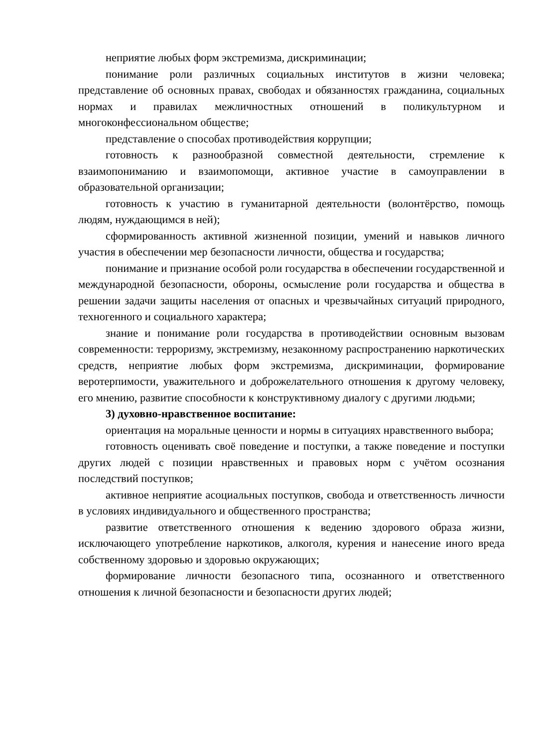неприятие любых форм экстремизма, дискриминации;
понимание роли различных социальных институтов в жизни человека; представление об основных правах, свободах и обязанностях гражданина, социальных нормах и правилах межличностных отношений в поликультурном и многоконфессиональном обществе;
представление о способах противодействия коррупции;
готовность к разнообразной совместной деятельности, стремление к взаимопониманию и взаимопомощи, активное участие в самоуправлении в образовательной организации;
готовность к участию в гуманитарной деятельности (волонтёрство, помощь людям, нуждающимся в ней);
сформированность активной жизненной позиции, умений и навыков личного участия в обеспечении мер безопасности личности, общества и государства;
понимание и признание особой роли государства в обеспечении государственной и международной безопасности, обороны, осмысление роли государства и общества в решении задачи защиты населения от опасных и чрезвычайных ситуаций природного, техногенного и социального характера;
знание и понимание роли государства в противодействии основным вызовам современности: терроризму, экстремизму, незаконному распространению наркотических средств, неприятие любых форм экстремизма, дискриминации, формирование веротерпимости, уважительного и доброжелательного отношения к другому человеку, его мнению, развитие способности к конструктивному диалогу с другими людьми;
3) духовно-нравственное воспитание:
ориентация на моральные ценности и нормы в ситуациях нравственного выбора;
готовность оценивать своё поведение и поступки, а также поведение и поступки других людей с позиции нравственных и правовых норм с учётом осознания последствий поступков;
активное неприятие асоциальных поступков, свобода и ответственность личности в условиях индивидуального и общественного пространства;
развитие ответственного отношения к ведению здорового образа жизни, исключающего употребление наркотиков, алкоголя, курения и нанесение иного вреда собственному здоровью и здоровью окружающих;
формирование личности безопасного типа, осознанного и ответственного отношения к личной безопасности и безопасности других людей;